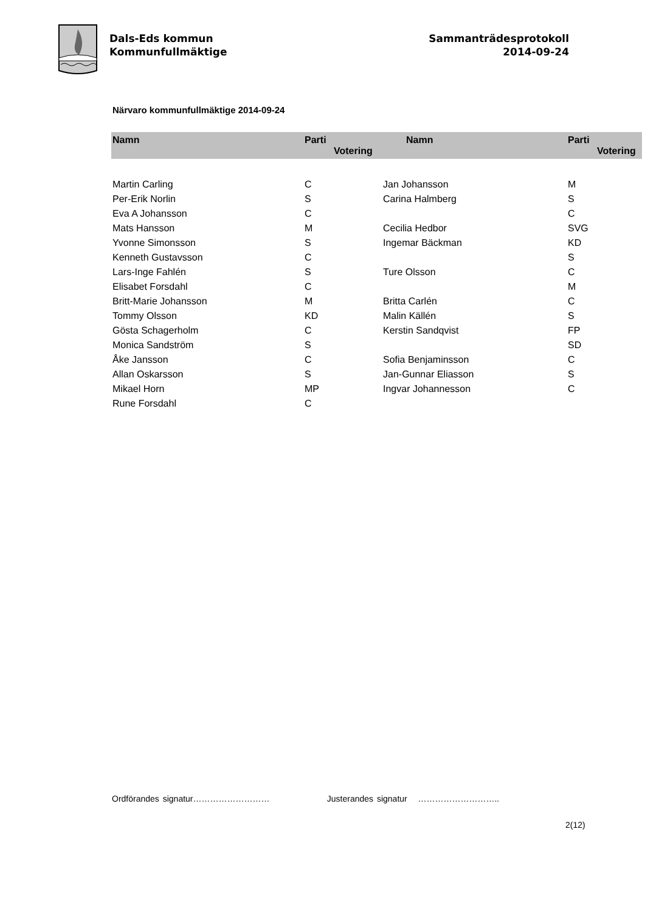Dals-Eds kommun
Kommunfullmäktige
Sammanträdesprotokoll
2014-09-24
Närvaro kommunfullmäktige 2014-09-24
| Namn | Parti Votering | Namn | Parti Votering |
| --- | --- | --- | --- |
| Martin Carling | C | Jan Johansson | M |
| Per-Erik Norlin | S | Carina Halmberg | S |
| Eva A Johansson | C | | C |
| Mats Hansson | M | Cecilia Hedbor | SVG |
| Yvonne Simonsson | S | Ingemar Bäckman | KD |
| Kenneth Gustavsson | C | | S |
| Lars-Inge Fahlén | S | Ture Olsson | C |
| Elisabet Forsdahl | C | | M |
| Britt-Marie Johansson | M | Britta Carlén | C |
| Tommy Olsson | KD | Malin Källén | S |
| Gösta Schagerholm | C | Kerstin Sandqvist | FP |
| Monica Sandström | S | | SD |
| Åke Jansson | C | Sofia Benjaminsson | C |
| Allan Oskarsson | S | Jan-Gunnar Eliasson | S |
| Mikael Horn | MP | Ingvar Johannesson | C |
| Rune Forsdahl | C | | |
Ordförandes signatur……………………… Justerandes signatur ………………………..
2(12)